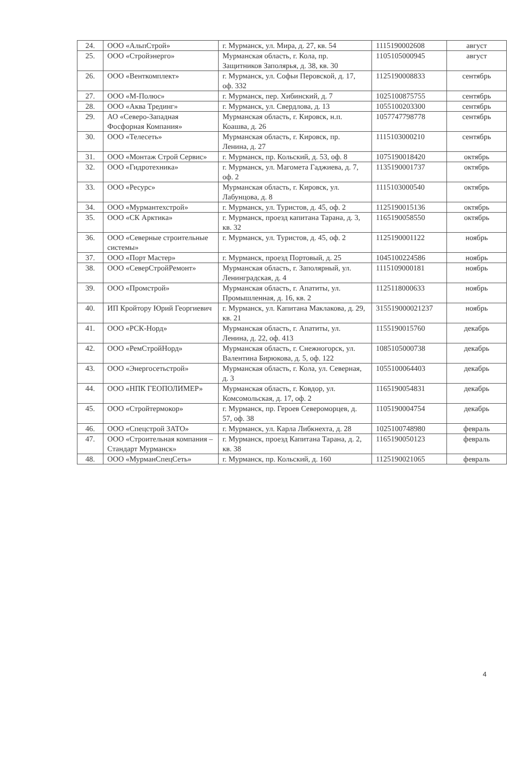| 24. | ООО «АльпСтрой» | г. Мурманск, ул. Мира, д. 27, кв. 54 | 1115190002608 | август |
| 25. | ООО «Стройэнерго» | Мурманская область, г. Кола, пр. Защитников Заполярья, д. 38, кв. 30 | 1105105000945 | август |
| 26. | ООО «Венткомплект» | г. Мурманск, ул. Софьи Перовской, д. 17, оф. 332 | 1125190008833 | сентябрь |
| 27. | ООО «М-Полюс» | г. Мурманск, пер. Хибинский, д. 7 | 1025100875755 | сентябрь |
| 28. | ООО «Аква Трединг» | г. Мурманск, ул. Свердлова, д. 13 | 1055100203300 | сентябрь |
| 29. | АО «Северо-Западная Фосфорная Компания» | Мурманская область, г. Кировск, н.п. Коашва, д. 26 | 1057747798778 | сентябрь |
| 30. | ООО «Телесеть» | Мурманская область, г. Кировск, пр. Ленина, д. 27 | 1115103000210 | сентябрь |
| 31. | ООО «Монтаж Строй Сервис» | г. Мурманск, пр. Кольский, д. 53, оф. 8 | 1075190018420 | октябрь |
| 32. | ООО «Гидротехника» | г. Мурманск, ул. Магомета Гаджиева, д. 7, оф. 2 | 1135190001737 | октябрь |
| 33. | ООО «Ресурс» | Мурманская область, г. Кировск, ул. Лабунцова, д. 8 | 1115103000540 | октябрь |
| 34. | ООО «Мурмантехстрой» | г. Мурманск, ул. Туристов, д. 45, оф. 2 | 1125190015136 | октябрь |
| 35. | ООО «СК Арктика» | г. Мурманск, проезд капитана Тарана, д. 3, кв. 32 | 1165190058550 | октябрь |
| 36. | ООО «Северные строительные системы» | г. Мурманск, ул. Туристов, д. 45, оф. 2 | 1125190001122 | ноябрь |
| 37. | ООО «Порт Мастер» | г. Мурманск, проезд Портовый, д. 25 | 1045100224586 | ноябрь |
| 38. | ООО «СеверСтройРемонт» | Мурманская область, г. Заполярный, ул. Ленинградская, д. 4 | 1115109000181 | ноябрь |
| 39. | ООО «Промстрой» | Мурманская область, г. Апатиты, ул. Промышленная, д. 16, кв. 2 | 1125118000633 | ноябрь |
| 40. | ИП Кройтору Юрий Георгиевич | г. Мурманск, ул. Капитана Маклакова, д. 29, кв. 21 | 315519000021237 | ноябрь |
| 41. | ООО «РСК-Норд» | Мурманская область, г. Апатиты, ул. Ленина, д. 22, оф. 413 | 1155190015760 | декабрь |
| 42. | ООО «РемСтройНорд» | Мурманская область, г. Снежногорск, ул. Валентина Бирюкова, д. 5, оф. 122 | 1085105000738 | декабрь |
| 43. | ООО «Энергосетьстрой» | Мурманская область, г. Кола, ул. Северная, д. 3 | 1055100064403 | декабрь |
| 44. | ООО «НПК ГЕОПОЛИМЕР» | Мурманская область, г. Ковдор, ул. Комсомольская, д. 17, оф. 2 | 1165190054831 | декабрь |
| 45. | ООО «Стройтермокор» | г. Мурманск, пр. Героев Североморцев, д. 57, оф. 38 | 1105190004754 | декабрь |
| 46. | ООО «Спецстрой ЗАТО» | г. Мурманск, ул. Карла Либкнехта, д. 28 | 1025100748980 | февраль |
| 47. | ООО «Строительная компания – Стандарт Мурманск» | г. Мурманск, проезд Капитана Тарана, д. 2, кв. 38 | 1165190050123 | февраль |
| 48. | ООО «МурманСпецСеть» | г. Мурманск, пр. Кольский, д. 160 | 1125190021065 | февраль |
4